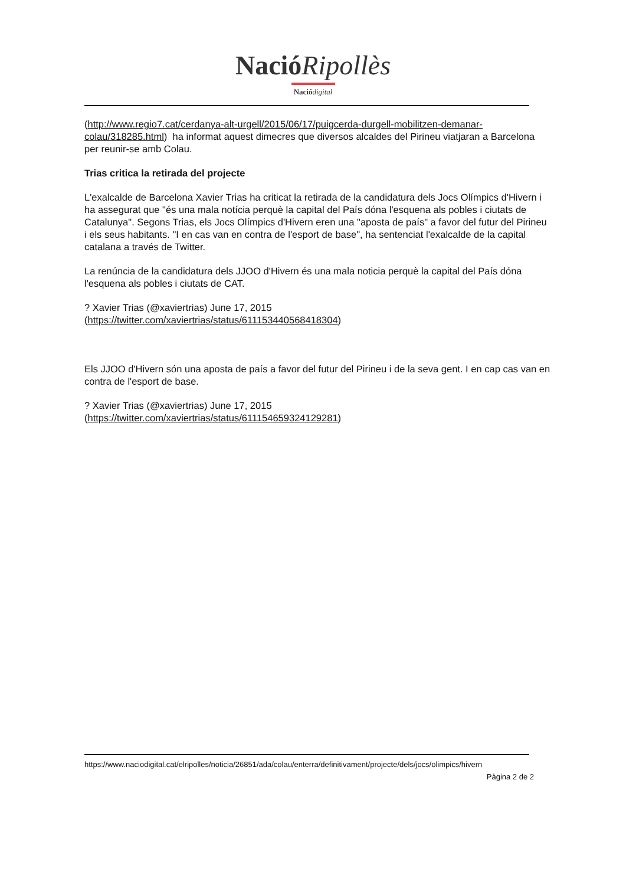NacióRipollès
Naciódigital
(http://www.regio7.cat/cerdanya-alt-urgell/2015/06/17/puigcerda-durgell-mobilitzen-demanar-colau/318285.html) ha informat aquest dimecres que diversos alcaldes del Pirineu viatjaran a Barcelona per reunir-se amb Colau.
Trias critica la retirada del projecte
L'exalcalde de Barcelona Xavier Trias ha criticat la retirada de la candidatura dels Jocs Olímpics d'Hivern i ha assegurat que "és una mala notícia perquè la capital del País dóna l'esquena als pobles i ciutats de Catalunya". Segons Trias, els Jocs Olímpics d'Hivern eren una "aposta de país" a favor del futur del Pirineu i els seus habitants. "I en cas van en contra de l'esport de base", ha sentenciat l'exalcalde de la capital catalana a través de Twitter.
La renúncia de la candidatura dels JJOO d'Hivern és una mala noticia perquè la capital del País dóna l'esquena als pobles i ciutats de CAT.
? Xavier Trias (@xaviertrias) June 17, 2015
(https://twitter.com/xaviertrias/status/611153440568418304)
Els JJOO d'Hivern són una aposta de país a favor del futur del Pirineu i de la seva gent. I en cap cas van en contra de l'esport de base.
? Xavier Trias (@xaviertrias) June 17, 2015
(https://twitter.com/xaviertrias/status/611154659324129281)
https://www.naciodigital.cat/elripolles/noticia/26851/ada/colau/enterra/definitivament/projecte/dels/jocs/olimpics/hivern
Pàgina 2 de 2